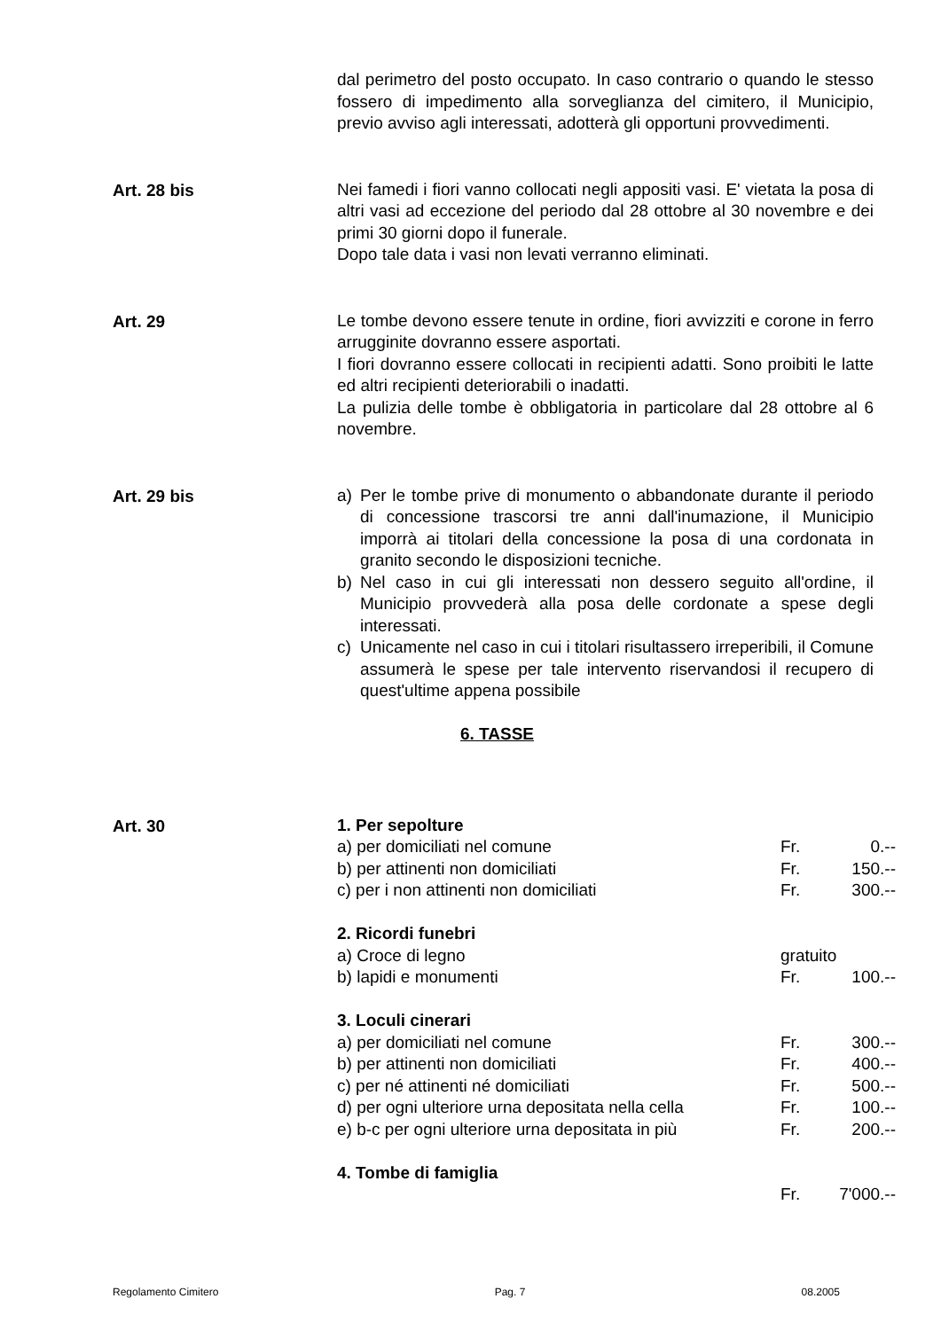dal perimetro del posto occupato. In caso contrario o quando le stesso fossero di impedimento alla sorveglianza del cimitero, il Municipio, previo avviso agli interessati, adotterà gli opportuni provvedimenti.
Art. 28 bis
Nei famedi i fiori vanno collocati negli appositi vasi. E' vietata la posa di altri vasi ad eccezione del periodo dal 28 ottobre al 30 novembre e dei primi 30 giorni dopo il funerale.
Dopo tale data i vasi non levati verranno eliminati.
Art. 29
Le tombe devono essere tenute in ordine, fiori avvizziti e corone in ferro arrugginite dovranno essere asportati.
I fiori dovranno essere collocati in recipienti adatti. Sono proibiti le latte ed altri recipienti deteriorabili o inadatti.
La pulizia delle tombe è obbligatoria in particolare dal 28 ottobre al 6 novembre.
Art. 29 bis
a) Per le tombe prive di monumento o abbandonate durante il periodo di concessione trascorsi tre anni dall'inumazione, il Municipio imporrà ai titolari della concessione la posa di una cordonata in granito secondo le disposizioni tecniche.
b) Nel caso in cui gli interessati non dessero seguito all'ordine, il Municipio provvederà alla posa delle cordonate a spese degli interessati.
c) Unicamente nel caso in cui i titolari risultassero irreperibili, il Comune assumerà le spese per tale intervento riservandosi il recupero di quest'ultime appena possibile
6. TASSE
Art. 30
| 1. Per sepolture | | |
| a) per domiciliati nel comune | Fr. | 0.-- |
| b) per attinenti non domiciliati | Fr. | 150.-- |
| c) per i non attinenti non domiciliati | Fr. | 300.-- |
| 2. Ricordi funebri | | |
| a) Croce di legno | gratuito | |
| b) lapidi e monumenti | Fr. | 100.-- |
| 3. Loculi cinerari | | |
| a) per domiciliati nel comune | Fr. | 300.-- |
| b) per attinenti non domiciliati | Fr. | 400.-- |
| c) per né attinenti né domiciliati | Fr. | 500.-- |
| d) per ogni ulteriore urna depositata nella cella | Fr. | 100.-- |
| e) b-c per ogni ulteriore urna depositata in più | Fr. | 200.-- |
| 4. Tombe di famiglia | | |
| | Fr. | 7'000.-- |
Regolamento Cimitero Pag. 7 08.2005